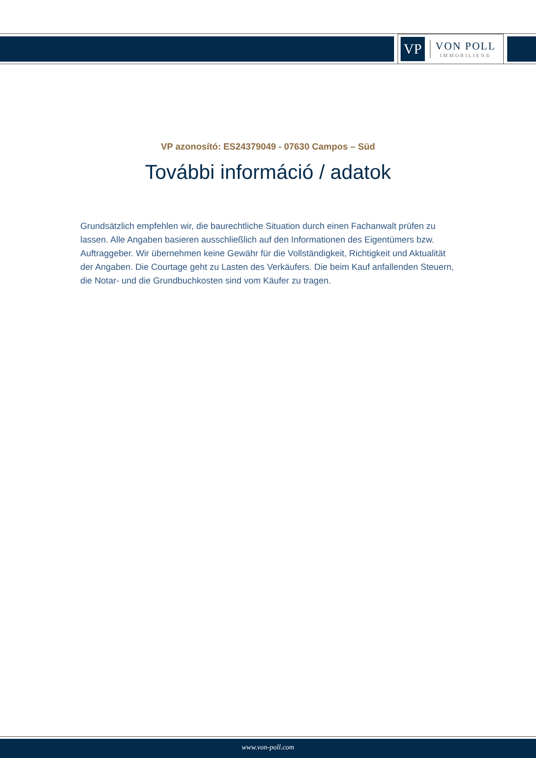VP
VON POLL
IMMOBILIEN®
VP azonosító: ES24379049 - 07630 Campos – Süd
További információ / adatok
Grundsätzlich empfehlen wir, die baurechtliche Situation durch einen Fachanwalt prüfen zu lassen. Alle Angaben basieren ausschließlich auf den Informationen des Eigentümers bzw. Auftraggeber. Wir übernehmen keine Gewähr für die Vollständigkeit, Richtigkeit und Aktualität der Angaben. Die Courtage geht zu Lasten des Verkäufers. Die beim Kauf anfallenden Steuern, die Notar- und die Grundbuchkosten sind vom Käufer zu tragen.
www.von-poll.com